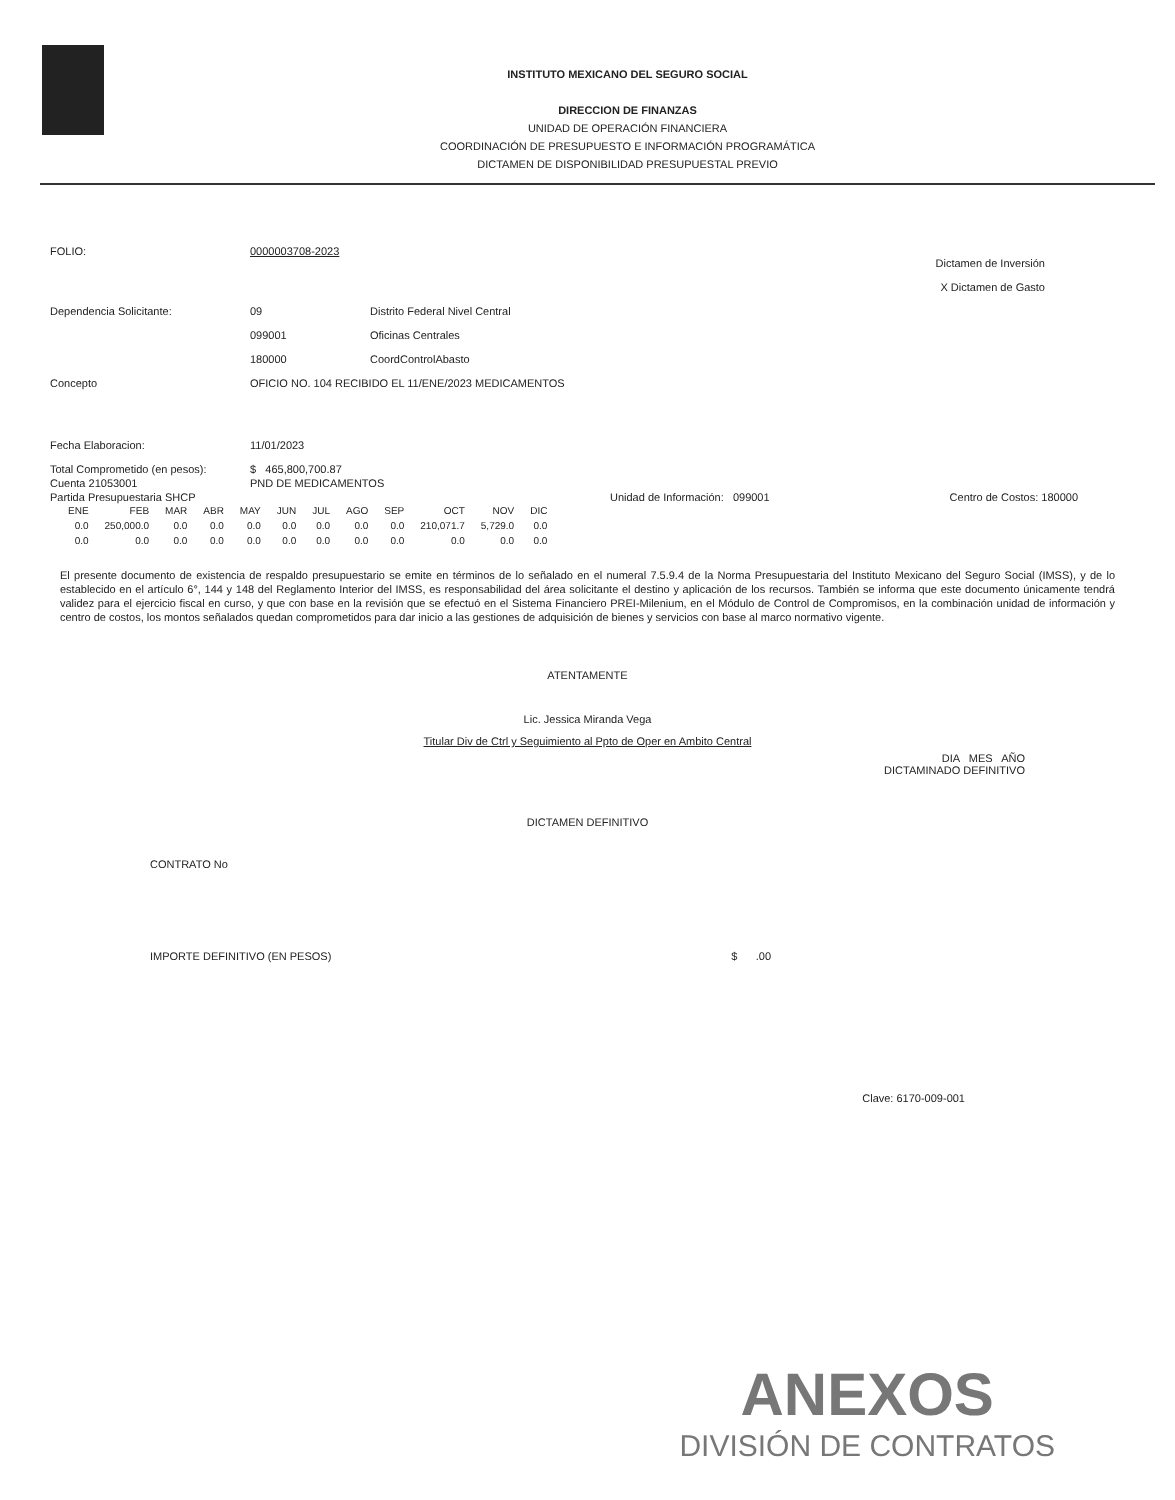INSTITUTO MEXICANO DEL SEGURO SOCIAL
DIRECCION DE FINANZAS
UNIDAD DE OPERACIÓN FINANCIERA
COORDINACIÓN DE PRESUPUESTO E INFORMACIÓN PROGRAMÁTICA
DICTAMEN DE DISPONIBILIDAD PRESUPUESTAL PREVIO
FOLIO: 0000003708-2023
Dictamen de Inversión
X Dictamen de Gasto
Dependencia Solicitante: 09 Distrito Federal Nivel Central
099001 Oficinas Centrales
180000 CoordControlAbasto
Concepto OFICIO NO. 104 RECIBIDO EL 11/ENE/2023 MEDICAMENTOS
Fecha Elaboracion: 11/01/2023
Total Comprometido (en pesos): $ 465,800,700.87
Cuenta 21053001 PND DE MEDICAMENTOS
Partida Presupuestaria SHCP Unidad de Información: 099001 Centro de Costos: 180000
| ENE | FEB | MAR | ABR | MAY | JUN | JUL | AGO | SEP | OCT | NOV | DIC |
| --- | --- | --- | --- | --- | --- | --- | --- | --- | --- | --- | --- |
| 0.0 | 250,000.0 | 0.0 | 0.0 | 0.0 | 0.0 | 0.0 | 0.0 | 0.0 | 210,071.7 | 5,729.0 | 0.0 |
| 0.0 | 0.0 | 0.0 | 0.0 | 0.0 | 0.0 | 0.0 | 0.0 | 0.0 | 0.0 | 0.0 | 0.0 |
El presente documento de existencia de respaldo presupuestario se emite en términos de lo señalado en el numeral 7.5.9.4 de la Norma Presupuestaria del Instituto Mexicano del Seguro Social (IMSS), y de lo establecido en el artículo 6°, 144 y 148 del Reglamento Interior del IMSS, es responsabilidad del área solicitante el destino y aplicación de los recursos. También se informa que este documento únicamente tendrá validez para el ejercicio fiscal en curso, y que con base en la revisión que se efectuó en el Sistema Financiero PREI-Milenium, en el Módulo de Control de Compromisos, en la combinación unidad de información y centro de costos, los montos señalados quedan comprometidos para dar inicio a las gestiones de adquisición de bienes y servicios con base al marco normativo vigente.
ATENTAMENTE
Lic. Jessica Miranda Vega
Titular Div de Ctrl y Seguimiento al Ppto de Oper en Ambito Central
DIA MES AÑO
DICTAMINADO DEFINITIVO
DICTAMEN DEFINITIVO
CONTRATO No
IMPORTE DEFINITIVO (EN PESOS) $ .00
Clave: 6170-009-001
ANEXOS
DIVISIÓN DE CONTRATOS